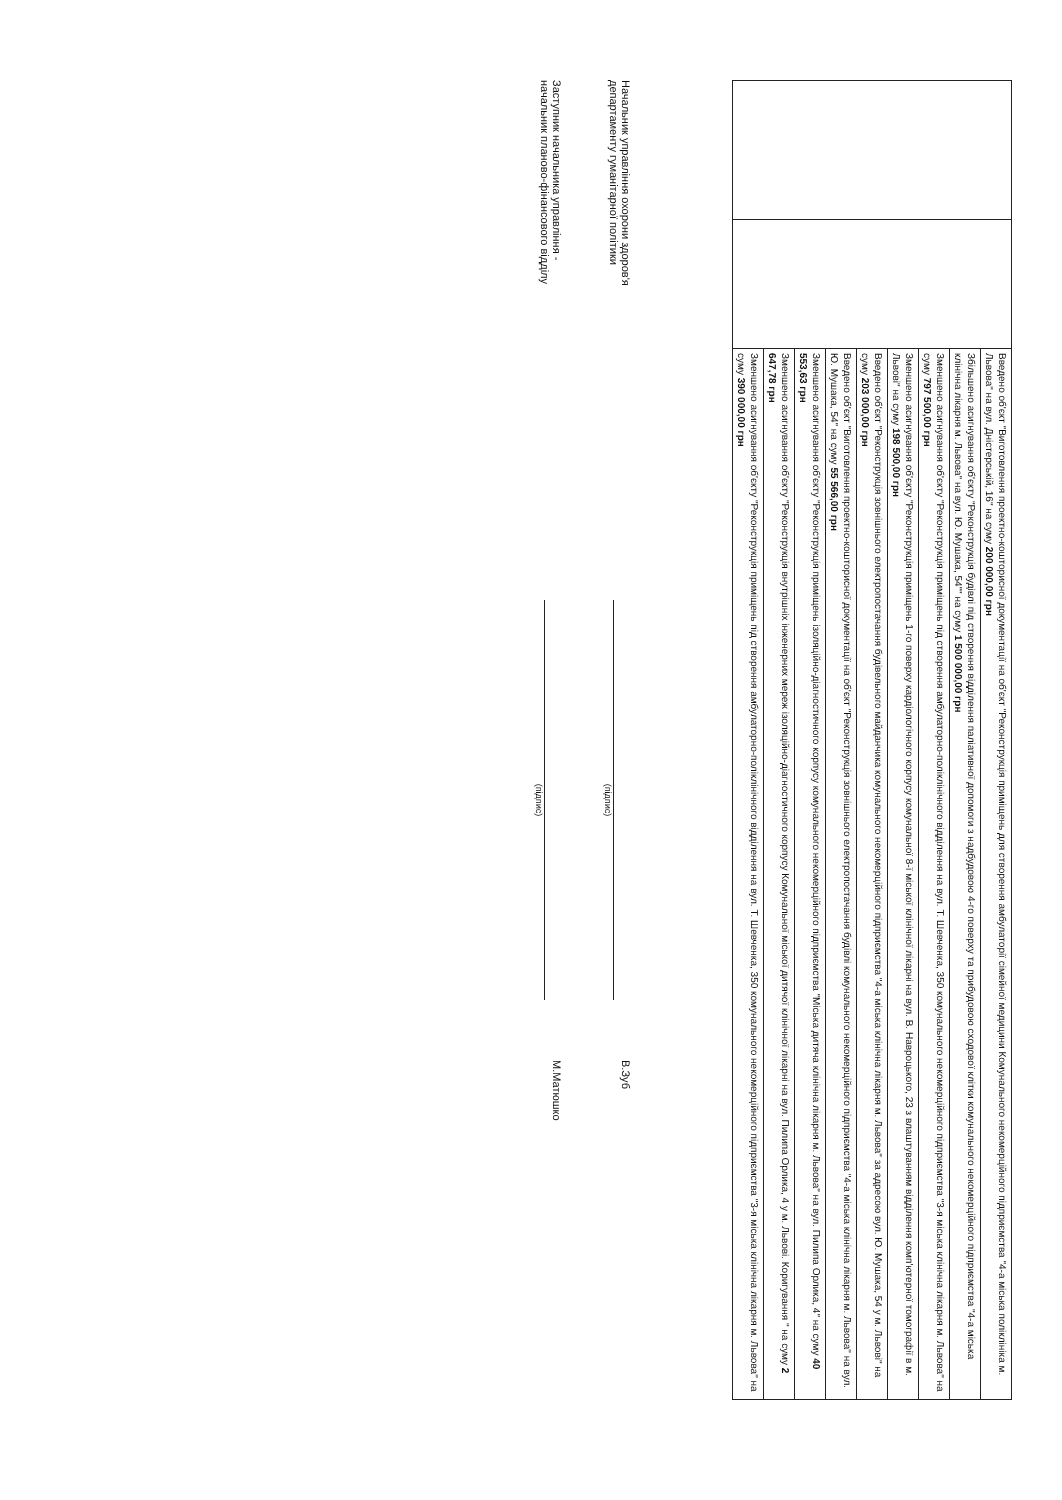| | | Введено об'єкт "Виготовлення проектно-кошторисної документації на об'єкт "Реконструкція приміщень для створення амбулаторії сімейної медицини Комунального некомерційного підприємства "4-а міська поліклініка м. Львова" на вул. Дністерській, 16" на суму 200 000,00 грн |
| | | Збільшено асигнування об'єкту "Реконструкція будівлі під створення відділення паліативної допомоги з надбудовою 4-го поверху та прибудовою сходової клітки комунального некомерційного підприємства "4-а міська клінічна лікарня м. Львова" на вул. Ю. Мушака, 54"" на суму 1 500 000,00 грн |
| | | Зменшено асигнування об'єкту "Реконструкція приміщень під створення амбулаторно-поліклінічного відділення на вул. Т. Шевченка, 350 комунального некомерційного підприємства "3-я міська клінічна лікарня м. Львова" на суму 797 500,00 грн |
| | | Зменшено асигнування об'єкту "Реконструкція приміщень 1-го поверху кардіологічного корпусу комунальної 8-ї міської клінічної лікарні на вул. В. Навроцького, 23 з влаштуванням відділення комп'ютерної томографії в м. Львові" на суму 198 500,00 грн |
| | | Введено об'єкт "Реконструкція зовнішнього електропостачання будівельного майданчика комунального некомерційного підприємства "4-а міська клінічна лікарня м. Львова" за адресою вул. Ю. Мушака, 54 у м. Львові" на суму 203 000,00 грн |
| | | Введено об'єкт "Виготовлення проектно-кошторисної документації на об'єкт "Реконструкція зовнішнього електропостачання будівлі комунального некомерційного підприємства "4-а міська клінічна лікарня м. Львова" на вул. Ю. Мушака, 54" на суму 55 566,00 грн |
| | | Зменшено асигнування об'єкту "Реконструкція приміщень ізоляційно-діагностичного корпусу комунального некомерційного підприємства "Міська дитяча клінічна лікарня м. Львова" на вул. Пилипа Орлика, 4" на суму 40 553,63 грн |
| | | Зменшено асигнування об'єкту "Реконструкція внутрішніх інженерних мереж ізоляційно-діагностичного корпусу Комунальної міської дитячої клінічної лікарні на вул. Пилипа Орлика, 4 у м. Львові. Коригування " на суму 2 647,78 грн |
| | | Зменшено асигнування об'єкту "Реконструкція приміщень під створення амбулаторно-поліклінічного відділення на вул. Т. Шевченка, 350 комунального некомерційного підприємства "3-я міська клінічна лікарня м. Львова" на суму 390 000,00 грн |
Начальник управління охорони здоров'я
департаменту гуманітарної політики
(підпис)
В.Зуб
Заступник начальника управління -
начальник планово-фінансового відділу
(підпис)
М.Матюшко